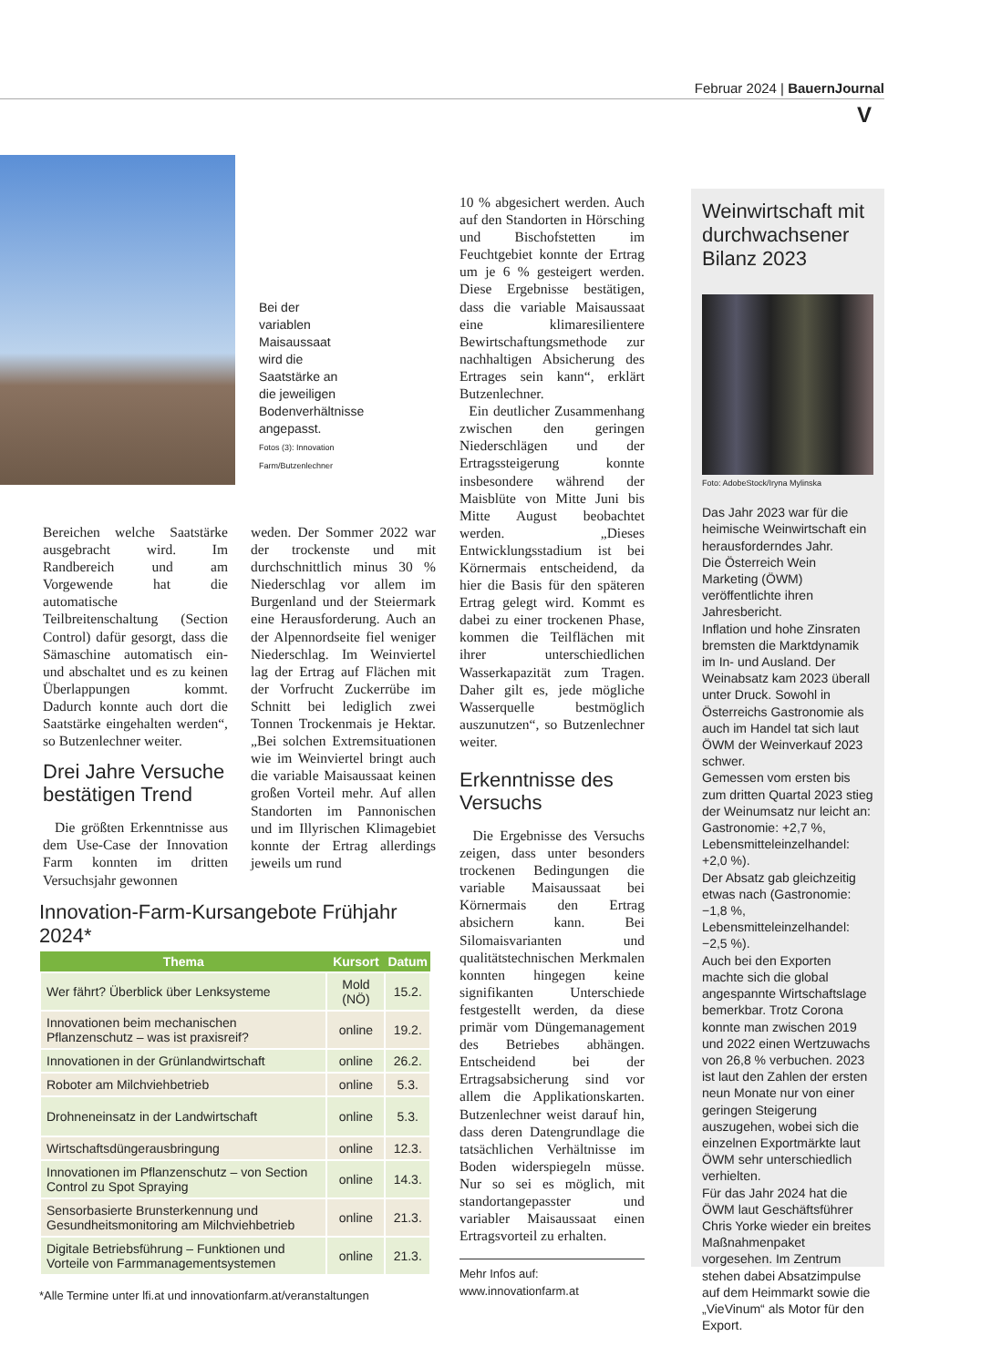Februar 2024 | BauernJournal
V
Bei der variablen Maisaussaat wird die Saatstärke an die jeweiligen Bodenverhältnisse angepasst.
Fotos (3): Innovation Farm/Butzenlechner
Bereichen welche Saatstärke ausgebracht wird. Im Randbereich und am Vorgewende hat die automatische Teilbreitenschaltung (Section Control) dafür gesorgt, dass die Sämaschine automatisch ein- und abschaltet und es zu keinen Überlappungen kommt. Dadurch konnte auch dort die Saatstärke eingehalten werden“, so Butzenlechner weiter.
Drei Jahre Versuche bestätigen Trend
Die größten Erkenntnisse aus dem Use-Case der Innovation Farm konnten im dritten Versuchsjahr gewonnen
weden. Der Sommer 2022 war der trockenste und mit durchschnittlich minus 30 % Niederschlag vor allem im Burgenland und der Steiermark eine Herausforderung. Auch an der Alpennordseite fiel weniger Niederschlag. Im Weinviertel lag der Ertrag auf Flächen mit der Vorfrucht Zuckerrübe im Schnitt bei lediglich zwei Tonnen Trockenmais je Hektar. „Bei solchen Extremsituationen wie im Weinviertel bringt auch die variable Maisaussaat keinen großen Vorteil mehr. Auf allen Standorten im Pannonischen und im Illyrischen Klimagebiet konnte der Ertrag allerdings jeweils um rund
10 % abgesichert werden. Auch auf den Standorten in Hörsching und Bischofstetten im Feuchtgebiet konnte der Ertrag um je 6 % gesteigert werden. Diese Ergebnisse bestätigen, dass die variable Maisaussaat eine klimaresilientere Bewirtschaftungsmethode zur nachhaltigen Absicherung des Ertrages sein kann“, erklärt Butzenlechner.
Ein deutlicher Zusammenhang zwischen den geringen Niederschlägen und der Ertragssteigerung konnte insbesondere während der Maisblüte von Mitte Juni bis Mitte August beobachtet werden. „Dieses Entwicklungsstadium ist bei Körnermais entscheidend, da hier die Basis für den späteren Ertrag gelegt wird. Kommt es dabei zu einer trockenen Phase, kommen die Teilflächen mit ihrer unterschiedlichen Wasserkapazität zum Tragen. Daher gilt es, jede mögliche Wasserquelle bestmöglich auszunutzen“, so Butzenlechner weiter.
Erkenntnisse des Versuchs
Die Ergebnisse des Versuchs zeigen, dass unter besonders trockenen Bedingungen die variable Maisaussaat bei Körnermais den Ertrag absichern kann. Bei Silomaisvarianten und qualitätstechnischen Merkmalen konnten hingegen keine signifikanten Unterschiede festgestellt werden, da diese primär vom Düngemanagement des Betriebes abhängen. Entscheidend bei der Ertragsabsicherung sind vor allem die Applikationskarten. Butzenlechner weist darauf hin, dass deren Datengrundlage die tatsächlichen Verhältnisse im Boden widerspiegeln müsse. Nur so sei es möglich, mit standortangepasster und variabler Maisaussaat einen Ertragsvorteil zu erhalten.
Mehr Infos auf:
www.innovationfarm.at
Weinwirtschaft mit durchwachsener Bilanz 2023
Foto: AdobeStock/Iryna Mylinska
Das Jahr 2023 war für die heimische Weinwirtschaft ein herausforderndes Jahr.
Die Österreich Wein Marketing (ÖWM) veröffentlichte ihren Jahresbericht.
Inflation und hohe Zinsraten bremsten die Marktdynamik im In- und Ausland. Der Weinabsatz kam 2023 überall unter Druck. Sowohl in Österreichs Gastronomie als auch im Handel tat sich laut ÖWM der Weinverkauf 2023 schwer.
Gemessen vom ersten bis zum dritten Quartal 2023 stieg der Weinumsatz nur leicht an: Gastronomie: +2,7 %, Lebensmitteleinzelhandel: +2,0 %).
Der Absatz gab gleichzeitig etwas nach (Gastronomie: −1,8 %, Lebensmitteleinzelhandel: −2,5 %).
Auch bei den Exporten machte sich die global angespannte Wirtschaftslage bemerkbar. Trotz Corona konnte man zwischen 2019 und 2022 einen Wertzuwachs von 26,8 % verbuchen. 2023 ist laut den Zahlen der ersten neun Monate nur von einer geringen Steigerung auszugehen, wobei sich die einzelnen Exportmärkte laut ÖWM sehr unterschiedlich verhielten.
Für das Jahr 2024 hat die ÖWM laut Geschäftsführer Chris Yorke wieder ein breites Maßnahmenpaket vorgesehen. Im Zentrum stehen dabei Absatzimpulse auf dem Heimmarkt sowie die „VieVinum“ als Motor für den Export.
Innovation-Farm-Kursangebote Frühjahr 2024*
| Thema | Kursort | Datum |
| --- | --- | --- |
| Wer fährt? Überblick über Lenksysteme | Mold (NÖ) | 15.2. |
| Innovationen beim mechanischen Pflanzenschutz – was ist praxisreif? | online | 19.2. |
| Innovationen in der Grünlandwirtschaft | online | 26.2. |
| Roboter am Milchviehbetrieb | online | 5.3. |
| Drohneneinsatz in der Landwirtschaft | online | 5.3. |
| Wirtschaftsdüngerausbringung | online | 12.3. |
| Innovationen im Pflanzenschutz – von Section Control zu Spot Spraying | online | 14.3. |
| Sensorbasierte Brunsterkennung und Gesundheitsmonitoring am Milchviehbetrieb | online | 21.3. |
| Digitale Betriebsführung – Funktionen und Vorteile von Farmmanagementsystemen | online | 21.3. |
*Alle Termine unter lfi.at und innovationfarm.at/veranstaltungen